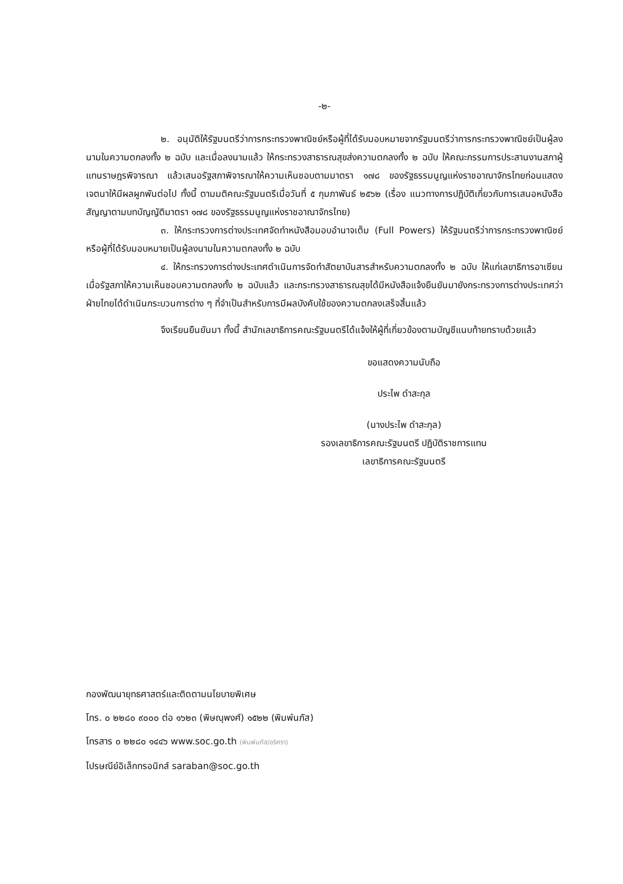-๒-
๒. อนุมัติให้รัฐมนตรีว่าการกระทรวงพาณิชย์หรือผู้ที่ได้รับมอบหมายจากรัฐมนตรีว่าการกระทรวงพาณิชย์เป็นผู้ลงนามในความตกลงทั้ง ๒ ฉบับ และเมื่อลงนามแล้ว ให้กระทรวงสาธารณสุขส่งความตกลงทั้ง ๒ ฉบับ ให้คณะกรรมการประสานงานสภาผู้แทนราษฎรพิจารณา แล้วเสนอรัฐสภาพิจารณาให้ความเห็นชอบตามมาตรา ๑๗๘ ของรัฐธรรมนูญแห่งราชอาณาจักรไทยก่อนแสดงเจตนาให้มีผลผูกพันต่อไป ทั้งนี้ ตามมติคณะรัฐมนตรีเมื่อวันที่ ๕ กุมภาพันธ์ ๒๕๖๒ (เรื่อง แนวทางการปฏิบัติเกี่ยวกับการเสนอหนังสือสัญญาตามบทบัญญัติมาตรา ๑๗๘ ของรัฐธรรมนูญแห่งราชอาณาจักรไทย)
๓. ให้กระทรวงการต่างประเทศจัดทำหนังสือมอบอำนาจเต็ม (Full Powers) ให้รัฐมนตรีว่าการกระทรวงพาณิชย์หรือผู้ที่ได้รับมอบหมายเป็นผู้ลงนามในความตกลงทั้ง ๒ ฉบับ
๔. ให้กระทรวงการต่างประเทศดำเนินการจัดทำสัตยาบันสารสำหรับความตกลงทั้ง ๒ ฉบับ ให้แก่เลขาธิการอาเซียน เมื่อรัฐสภาให้ความเห็นชอบความตกลงทั้ง ๒ ฉบับแล้ว และกระทรวงสาธารณสุขได้มีหนังสือแจ้งยืนยันมายังกระทรวงการต่างประเทศว่า ฝ่ายไทยได้ดำเนินกระบวนการต่าง ๆ ที่จำเป็นสำหรับการมีผลบังคับใช้ของความตกลงเสร็จสิ้นแล้ว
จึงเรียนยืนยันมา ทั้งนี้ สำนักเลขาธิการคณะรัฐมนตรีได้แจ้งให้ผู้ที่เกี่ยวข้องตามบัญชีแนบท้ายทราบด้วยแล้ว
ขอแสดงความนับถือ
ประไพ ดำสะกุล
(นางประไพ ดำสะกุล)
รองเลขาธิการคณะรัฐมนตรี ปฏิบัติราชการแทน
เลขาธิการคณะรัฐมนตรี
กองพัฒนายุทธศาสตร์และติดตามนโยบายพิเศษ
โทร. ๐ ๒๒๘๐ ๙๐๐๐ ต่อ ๑๖๒๓ (พิษณุพงศ์) ๑๕๒๒ (พิมพ์นภัส)
โทรสาร ๐ ๒๒๘๐ ๑๔๔๖ www.soc.go.th (พิมพ์นภัส/อริศรา)
ไปรษณีย์อิเล็กทรอนิกส์ saraban@soc.go.th